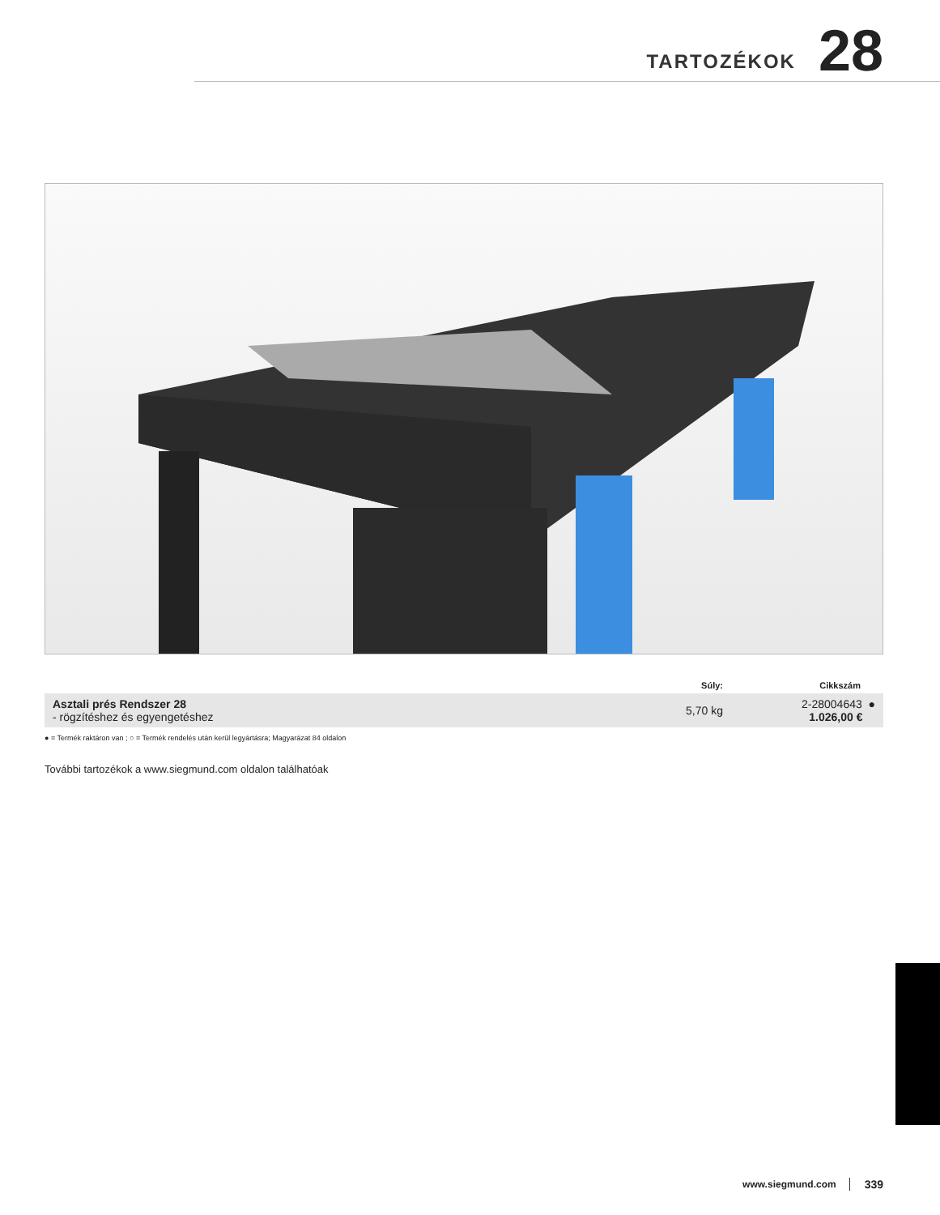TARTOZÉKOK 28
| | Súly: | Cikkszám |
| --- | --- | --- |
| Asztali prés Rendszer 28 - rögzítéshez és egyengetéshez | 5,70 kg | 2-28004643 ● 1.026,00 € |
● = Termék raktáron van ; ○ = Termék rendelés után kerül legyártásra; Magyarázat 84 oldalon
További tartozékok a www.siegmund.com oldalon találhatóak
www.siegmund.com 339